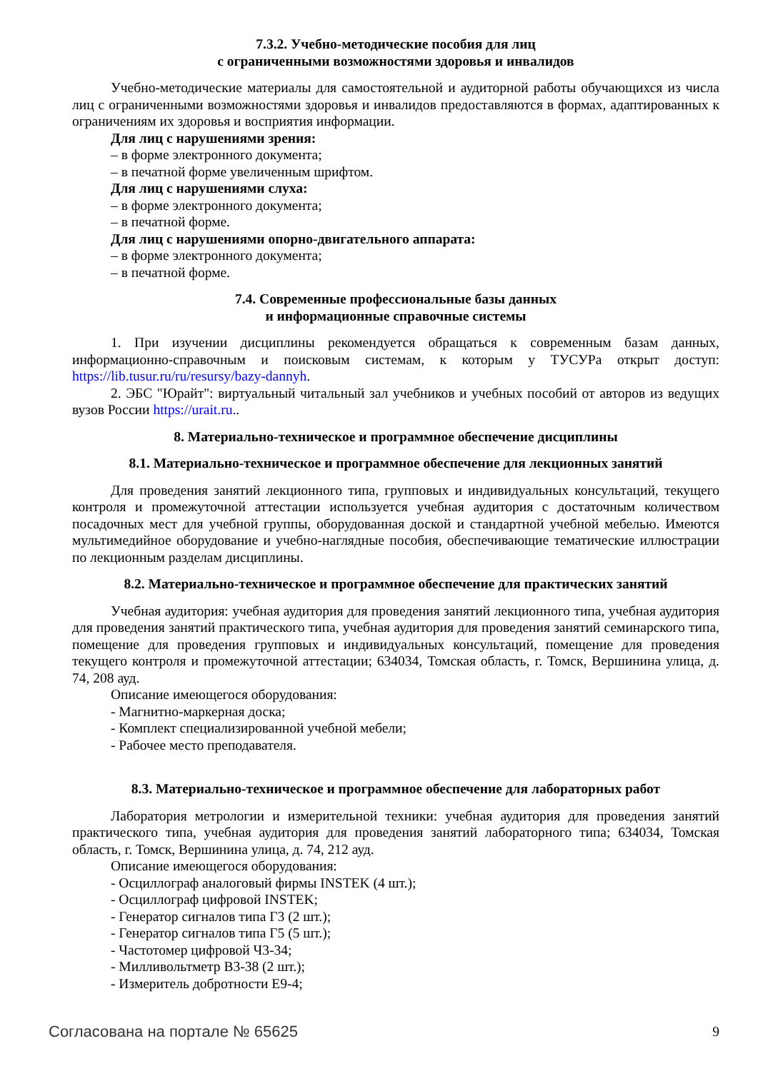7.3.2. Учебно-методические пособия для лиц
с ограниченными возможностями здоровья и инвалидов
Учебно-методические материалы для самостоятельной и аудиторной работы обучающихся из числа лиц с ограниченными возможностями здоровья и инвалидов предоставляются в формах, адаптированных к ограничениям их здоровья и восприятия информации.
Для лиц с нарушениями зрения:
– в форме электронного документа;
– в печатной форме увеличенным шрифтом.
Для лиц с нарушениями слуха:
– в форме электронного документа;
– в печатной форме.
Для лиц с нарушениями опорно-двигательного аппарата:
– в форме электронного документа;
– в печатной форме.
7.4. Современные профессиональные базы данных
и информационные справочные системы
1. При изучении дисциплины рекомендуется обращаться к современным базам данных, информационно-справочным и поисковым системам, к которым у ТУСУРа открыт доступ: https://lib.tusur.ru/ru/resursy/bazy-dannyh.
2. ЭБС "Юрайт": виртуальный читальный зал учебников и учебных пособий от авторов из ведущих вузов России https://urait.ru..
8. Материально-техническое и программное обеспечение дисциплины
8.1. Материально-техническое и программное обеспечение для лекционных занятий
Для проведения занятий лекционного типа, групповых и индивидуальных консультаций, текущего контроля и промежуточной аттестации используется учебная аудитория с достаточным количеством посадочных мест для учебной группы, оборудованная доской и стандартной учебной мебелью. Имеются мультимедийное оборудование и учебно-наглядные пособия, обеспечивающие тематические иллюстрации по лекционным разделам дисциплины.
8.2. Материально-техническое и программное обеспечение для практических занятий
Учебная аудитория: учебная аудитория для проведения занятий лекционного типа, учебная аудитория для проведения занятий практического типа, учебная аудитория для проведения занятий семинарского типа, помещение для проведения групповых и индивидуальных консультаций, помещение для проведения текущего контроля и промежуточной аттестации; 634034, Томская область, г. Томск, Вершинина улица, д. 74, 208 ауд.
Описание имеющегося оборудования:
- Магнитно-маркерная доска;
- Комплект специализированной учебной мебели;
- Рабочее место преподавателя.
8.3. Материально-техническое и программное обеспечение для лабораторных работ
Лаборатория метрологии и измерительной техники: учебная аудитория для проведения занятий практического типа, учебная аудитория для проведения занятий лабораторного типа; 634034, Томская область, г. Томск, Вершинина улица, д. 74, 212 ауд.
Описание имеющегося оборудования:
- Осциллограф аналоговый фирмы INSTEK (4 шт.);
- Осциллограф цифровой INSTEK;
- Генератор сигналов типа Г3 (2 шт.);
- Генератор сигналов типа Г5 (5 шт.);
- Частотомер цифровой Ч3-34;
- Милливольтметр В3-38 (2 шт.);
- Измеритель добротности Е9-4;
Согласована на портале № 65625 9